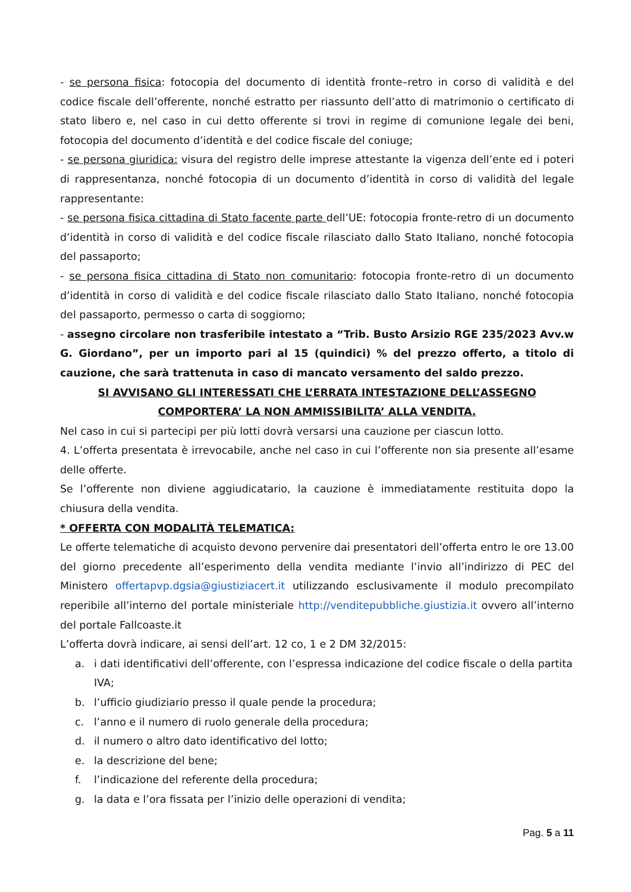- se persona fisica: fotocopia del documento di identità fronte–retro in corso di validità e del codice fiscale dell’offerente, nonché estratto per riassunto dell’atto di matrimonio o certificato di stato libero e, nel caso in cui detto offerente si trovi in regime di comunione legale dei beni, fotocopia del documento d’identità e del codice fiscale del coniuge;
- se persona giuridica: visura del registro delle imprese attestante la vigenza dell’ente ed i poteri di rappresentanza, nonché fotocopia di un documento d’identità in corso di validità del legale rappresentante:
- se persona fisica cittadina di Stato facente parte dell’UE: fotocopia fronte-retro di un documento d’identità in corso di validità e del codice fiscale rilasciato dallo Stato Italiano, nonché fotocopia del passaporto;
- se persona fisica cittadina di Stato non comunitario: fotocopia fronte-retro di un documento d’identità in corso di validità e del codice fiscale rilasciato dallo Stato Italiano, nonché fotocopia del passaporto, permesso o carta di soggiorno;
- assegno circolare non trasferibile intestato a “Trib. Busto Arsizio RGE 235/2023 Avv.w G. Giordano”, per un importo pari al 15 (quindici) % del prezzo offerto, a titolo di cauzione, che sarà trattenuta in caso di mancato versamento del saldo prezzo.
SI AVVISANO GLI INTERESSATI CHE L’ERRATA INTESTAZIONE DELL’ASSEGNO
COMPORTERA’ LA NON AMMISSIBILITA’ ALLA VENDITA.
Nel caso in cui si partecipi per più lotti dovrà versarsi una cauzione per ciascun lotto.
4. L’offerta presentata è irrevocabile, anche nel caso in cui l’offerente non sia presente all’esame delle offerte.
Se l’offerente non diviene aggiudicatario, la cauzione è immediatamente restituita dopo la chiusura della vendita.
* OFFERTA CON MODALITÀ TELEMATICA:
Le offerte telematiche di acquisto devono pervenire dai presentatori dell’offerta entro le ore 13.00 del giorno precedente all’esperimento della vendita mediante l’invio all’indirizzo di PEC del Ministero offertapvp.dgsia@giustiziacert.it utilizzando esclusivamente il modulo precompilato reperibile all’interno del portale ministeriale http://venditepubbliche.giustizia.it ovvero all’interno del portale Fallcoaste.it
L’offerta dovrà indicare, ai sensi dell’art. 12 co, 1 e 2 DM 32/2015:
a. i dati identificativi dell’offerente, con l’espressa indicazione del codice fiscale o della partita IVA;
b. l’ufficio giudiziario presso il quale pende la procedura;
c. l’anno e il numero di ruolo generale della procedura;
d. il numero o altro dato identificativo del lotto;
e. la descrizione del bene;
f. l’indicazione del referente della procedura;
g. la data e l’ora fissata per l’inizio delle operazioni di vendita;
Pag. 5 a 11